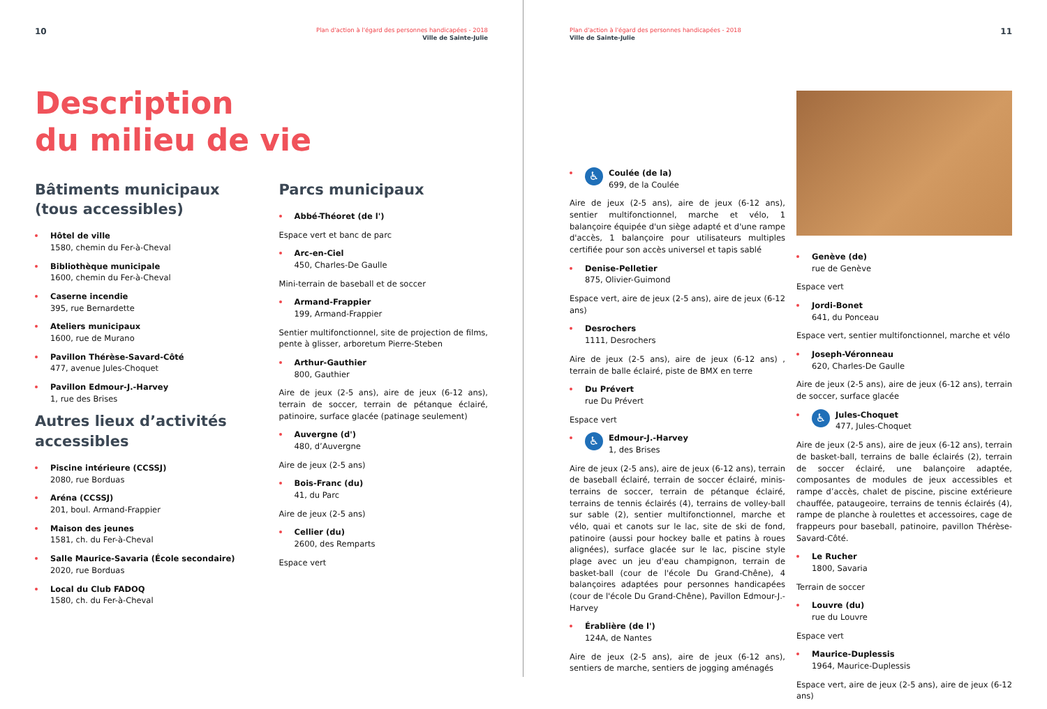10 Plan d'action à l'égard des personnes handicapées - 2018
Ville de Sainte-Julie
Description
du milieu de vie
Bâtiments municipaux
(tous accessibles)
Hôtel de ville
1580, chemin du Fer-à-Cheval
Bibliothèque municipale
1600, chemin du Fer-à-Cheval
Caserne incendie
395, rue Bernardette
Ateliers municipaux
1600, rue de Murano
Pavillon Thérèse-Savard-Côté
477, avenue Jules-Choquet
Pavillon Edmour-J.-Harvey
1, rue des Brises
Autres lieux d’activités accessibles
Piscine intérieure (CCSSJ)
2080, rue Borduas
Aréna (CCSSJ)
201, boul. Armand-Frappier
Maison des jeunes
1581, ch. du Fer-à-Cheval
Salle Maurice-Savaria (École secondaire)
2020, rue Borduas
Local du Club FADOQ
1580, ch. du Fer-à-Cheval
Parcs municipaux
Abbé-Théoret (de l')
Espace vert et banc de parc
Arc-en-Ciel
450, Charles-De Gaulle
Mini-terrain de baseball et de soccer
Armand-Frappier
199, Armand-Frappier
Sentier multifonctionnel, site de projection de films, pente à glisser, arboretum Pierre-Steben
Arthur-Gauthier
800, Gauthier
Aire de jeux (2-5 ans), aire de jeux (6-12 ans), terrain de soccer, terrain de pétanque éclairé, patinoire, surface glacée (patinage seulement)
Auvergne (d')
480, d’Auvergne
Aire de jeux (2-5 ans)
Bois-Franc (du)
41, du Parc
Aire de jeux (2-5 ans)
Cellier (du)
2600, des Remparts
Espace vert
Plan d'action à l'égard des personnes handicapées - 2018
Ville de Sainte-Julie 11
♿
Coulée (de la)
699, de la Coulée
Aire de jeux (2-5 ans), aire de jeux (6-12 ans), sentier multifonctionnel, marche et vélo, 1 balançoire équipée d'un siège adapté et d'une rampe d'accès, 1 balançoire pour utilisateurs multiples certifiée pour son accès universel et tapis sablé
Denise-Pelletier
875, Olivier-Guimond
Espace vert, aire de jeux (2-5 ans), aire de jeux (6-12 ans)
Desrochers
1111, Desrochers
Aire de jeux (2-5 ans), aire de jeux (6-12 ans) , terrain de balle éclairé, piste de BMX en terre
Du Prévert
rue Du Prévert
Espace vert
♿
Edmour-J.-Harvey
1, des Brises
Aire de jeux (2-5 ans), aire de jeux (6-12 ans), terrain de baseball éclairé, terrain de soccer éclairé, minis-terrains de soccer, terrain de pétanque éclairé, terrains de tennis éclairés (4), terrains de volley-ball sur sable (2), sentier multifonctionnel, marche et vélo, quai et canots sur le lac, site de ski de fond, patinoire (aussi pour hockey balle et patins à roues alignées), surface glacée sur le lac, piscine style plage avec un jeu d'eau champignon, terrain de basket-ball (cour de l'école Du Grand-Chêne), 4 balançoires adaptées pour personnes handicapées (cour de l'école Du Grand-Chêne), Pavillon Edmour-J.-Harvey
Érablière (de l')
124A, de Nantes
Aire de jeux (2-5 ans), aire de jeux (6-12 ans), sentiers de marche, sentiers de jogging aménagés
Genève (de)
rue de Genève
Espace vert
Jordi-Bonet
641, du Ponceau
Espace vert, sentier multifonctionnel, marche et vélo
Joseph-Véronneau
620, Charles-De Gaulle
Aire de jeux (2-5 ans), aire de jeux (6-12 ans), terrain de soccer, surface glacée
♿
Jules-Choquet
477, Jules-Choquet
Aire de jeux (2-5 ans), aire de jeux (6-12 ans), terrain de basket-ball, terrains de balle éclairés (2), terrain de soccer éclairé, une balançoire adaptée, composantes de modules de jeux accessibles et rampe d’accès, chalet de piscine, piscine extérieure chauffée, pataugeoire, terrains de tennis éclairés (4), rampe de planche à roulettes et accessoires, cage de frappeurs pour baseball, patinoire, pavillon Thérèse-Savard-Côté.
Le Rucher
1800, Savaria
Terrain de soccer
Louvre (du)
rue du Louvre
Espace vert
Maurice-Duplessis
1964, Maurice-Duplessis
Espace vert, aire de jeux (2-5 ans), aire de jeux (6-12 ans)